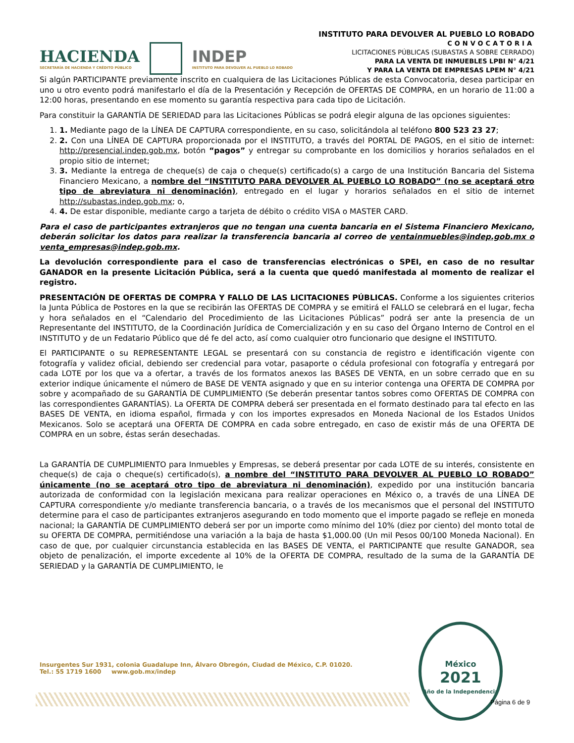HACIENDA
SECRETARÍA DE HACIENDA Y CRÉDITO PÚBLICO
INDEP
INSTITUTO PARA DEVOLVER AL PUEBLO LO ROBADO
INSTITUTO PARA DEVOLVER AL PUEBLO LO ROBADO
CONVOCATORIA
LICITACIONES PÚBLICAS (SUBASTAS A SOBRE CERRADO)
PARA LA VENTA DE INMUEBLES LPBI N° 4/21
Y PARA LA VENTA DE EMPRESAS LPEM N° 4/21
Si algún PARTICIPANTE previamente inscrito en cualquiera de las Licitaciones Públicas de esta Convocatoria, desea participar en uno u otro evento podrá manifestarlo el día de la Presentación y Recepción de OFERTAS DE COMPRA, en un horario de 11:00 a 12:00 horas, presentando en ese momento su garantía respectiva para cada tipo de Licitación.
Para constituir la GARANTÍA DE SERIEDAD para las Licitaciones Públicas se podrá elegir alguna de las opciones siguientes:
1. 1. Mediante pago de la LÍNEA DE CAPTURA correspondiente, en su caso, solicitándola al teléfono 800 523 23 27;
2. 2. Con una LÍNEA DE CAPTURA proporcionada por el INSTITUTO, a través del PORTAL DE PAGOS, en el sitio de internet: http://presencial.indep.gob.mx, botón “pagos” y entregar su comprobante en los domicilios y horarios señalados en el propio sitio de internet;
3. 3. Mediante la entrega de cheque(s) de caja o cheque(s) certificado(s) a cargo de una Institución Bancaria del Sistema Financiero Mexicano, a nombre del “INSTITUTO PARA DEVOLVER AL PUEBLO LO ROBADO” (no se aceptará otro tipo de abreviatura ni denominación), entregado en el lugar y horarios señalados en el sitio de internet http://subastas.indep.gob.mx; o,
4. 4. De estar disponible, mediante cargo a tarjeta de débito o crédito VISA o MASTER CARD.
Para el caso de participantes extranjeros que no tengan una cuenta bancaria en el Sistema Financiero Mexicano, deberán solicitar los datos para realizar la transferencia bancaria al correo de ventainmuebles@indep.gob.mx o venta_empresas@indep.gob.mx.
La devolución correspondiente para el caso de transferencias electrónicas o SPEI, en caso de no resultar GANADOR en la presente Licitación Pública, será a la cuenta que quedó manifestada al momento de realizar el registro.
PRESENTACIÓN DE OFERTAS DE COMPRA Y FALLO DE LAS LICITACIONES PÚBLICAS. Conforme a los siguientes criterios la Junta Pública de Postores en la que se recibirán las OFERTAS DE COMPRA y se emitirá el FALLO se celebrará en el lugar, fecha y hora señalados en el “Calendario del Procedimiento de las Licitaciones Públicas” podrá ser ante la presencia de un Representante del INSTITUTO, de la Coordinación Jurídica de Comercialización y en su caso del Órgano Interno de Control en el INSTITUTO y de un Fedatario Público que dé fe del acto, así como cualquier otro funcionario que designe el INSTITUTO.
El PARTICIPANTE o su REPRESENTANTE LEGAL se presentará con su constancia de registro e identificación vigente con fotografía y validez oficial, debiendo ser credencial para votar, pasaporte o cédula profesional con fotografía y entregará por cada LOTE por los que va a ofertar, a través de los formatos anexos las BASES DE VENTA, en un sobre cerrado que en su exterior indique únicamente el número de BASE DE VENTA asignado y que en su interior contenga una OFERTA DE COMPRA por sobre y acompañado de su GARANTÍA DE CUMPLIMIENTO (Se deberán presentar tantos sobres como OFERTAS DE COMPRA con las correspondientes GARANTÍAS). La OFERTA DE COMPRA deberá ser presentada en el formato destinado para tal efecto en las BASES DE VENTA, en idioma español, firmada y con los importes expresados en Moneda Nacional de los Estados Unidos Mexicanos. Solo se aceptará una OFERTA DE COMPRA en cada sobre entregado, en caso de existir más de una OFERTA DE COMPRA en un sobre, éstas serán desechadas.
La GARANTÍA DE CUMPLIMIENTO para Inmuebles y Empresas, se deberá presentar por cada LOTE de su interés, consistente en cheque(s) de caja o cheque(s) certificado(s), a nombre del “INSTITUTO PARA DEVOLVER AL PUEBLO LO ROBADO” únicamente (no se aceptará otro tipo de abreviatura ni denominación), expedido por una institución bancaria autorizada de conformidad con la legislación mexicana para realizar operaciones en México o, a través de una LÍNEA DE CAPTURA correspondiente y/o mediante transferencia bancaria, o a través de los mecanismos que el personal del INSTITUTO determine para el caso de participantes extranjeros asegurando en todo momento que el importe pagado se refleje en moneda nacional; la GARANTÍA DE CUMPLIMIENTO deberá ser por un importe como mínimo del 10% (diez por ciento) del monto total de su OFERTA DE COMPRA, permitiéndose una variación a la baja de hasta $1,000.00 (Un mil Pesos 00/100 Moneda Nacional). En caso de que, por cualquier circunstancia establecida en las BASES DE VENTA, el PARTICIPANTE que resulte GANADOR, sea objeto de penalización, el importe excedente al 10% de la OFERTA DE COMPRA, resultado de la suma de la GARANTÍA DE SERIEDAD y la GARANTÍA DE CUMPLIMIENTO, le
Insurgentes Sur 1931, colonia Guadalupe Inn, Álvaro Obregón, Ciudad de México, C.P. 01020.
Tel.: 55 1719 1600 www.gob.mx/indep
México
2021
Año de la Independencia
Página 6 de 9